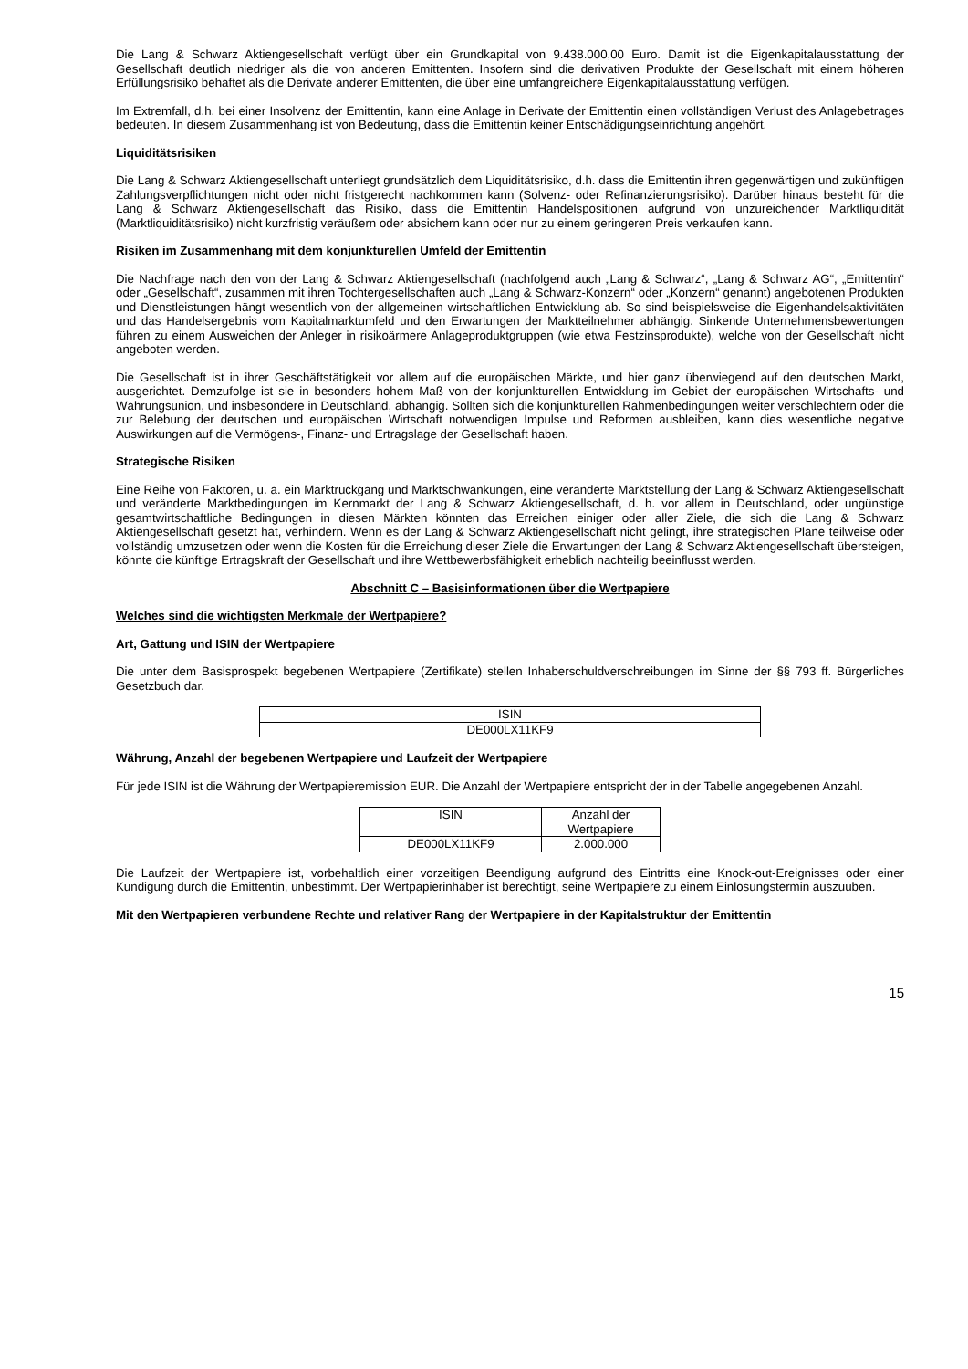Die Lang & Schwarz Aktiengesellschaft verfügt über ein Grundkapital von 9.438.000,00 Euro. Damit ist die Eigenkapitalausstattung der Gesellschaft deutlich niedriger als die von anderen Emittenten. Insofern sind die derivativen Produkte der Gesellschaft mit einem höheren Erfüllungsrisiko behaftet als die Derivate anderer Emittenten, die über eine umfangreichere Eigenkapitalausstattung verfügen.
Im Extremfall, d.h. bei einer Insolvenz der Emittentin, kann eine Anlage in Derivate der Emittentin einen vollständigen Verlust des Anlagebetrages bedeuten. In diesem Zusammenhang ist von Bedeutung, dass die Emittentin keiner Entschädigungseinrichtung angehört.
Liquiditätsrisiken
Die Lang & Schwarz Aktiengesellschaft unterliegt grundsätzlich dem Liquiditätsrisiko, d.h. dass die Emittentin ihren gegenwärtigen und zukünftigen Zahlungsverpflichtungen nicht oder nicht fristgerecht nachkommen kann (Solvenz- oder Refinanzierungsrisiko). Darüber hinaus besteht für die Lang & Schwarz Aktiengesellschaft das Risiko, dass die Emittentin Handelspositionen aufgrund von unzureichender Marktliquidität (Marktliquiditätsrisiko) nicht kurzfristig veräußern oder absichern kann oder nur zu einem geringeren Preis verkaufen kann.
Risiken im Zusammenhang mit dem konjunkturellen Umfeld der Emittentin
Die Nachfrage nach den von der Lang & Schwarz Aktiengesellschaft (nachfolgend auch „Lang & Schwarz“, „Lang & Schwarz AG“, „Emittentin“ oder „Gesellschaft“, zusammen mit ihren Tochtergesellschaften auch „Lang & Schwarz-Konzern“ oder „Konzern“ genannt) angebotenen Produkten und Dienstleistungen hängt wesentlich von der allgemeinen wirtschaftlichen Entwicklung ab. So sind beispielsweise die Eigenhandelsaktivitäten und das Handelsergebnis vom Kapitalmarktumfeld und den Erwartungen der Marktteilnehmer abhängig. Sinkende Unternehmensbewertungen führen zu einem Ausweichen der Anleger in risikoärmere Anlageproduktgruppen (wie etwa Festzinsprodukte), welche von der Gesellschaft nicht angeboten werden.
Die Gesellschaft ist in ihrer Geschäftstätigkeit vor allem auf die europäischen Märkte, und hier ganz überwiegend auf den deutschen Markt, ausgerichtet. Demzufolge ist sie in besonders hohem Maß von der konjunkturellen Entwicklung im Gebiet der europäischen Wirtschafts- und Währungsunion, und insbesondere in Deutschland, abhängig. Sollten sich die konjunkturellen Rahmenbedingungen weiter verschlechtern oder die zur Belebung der deutschen und europäischen Wirtschaft notwendigen Impulse und Reformen ausbleiben, kann dies wesentliche negative Auswirkungen auf die Vermögens-, Finanz- und Ertragslage der Gesellschaft haben.
Strategische Risiken
Eine Reihe von Faktoren, u. a. ein Marktrückgang und Marktschwankungen, eine veränderte Marktstellung der Lang & Schwarz Aktiengesellschaft und veränderte Marktbedingungen im Kernmarkt der Lang & Schwarz Aktiengesellschaft, d. h. vor allem in Deutschland, oder ungünstige gesamtwirtschaftliche Bedingungen in diesen Märkten könnten das Erreichen einiger oder aller Ziele, die sich die Lang & Schwarz Aktiengesellschaft gesetzt hat, verhindern. Wenn es der Lang & Schwarz Aktiengesellschaft nicht gelingt, ihre strategischen Pläne teilweise oder vollständig umzusetzen oder wenn die Kosten für die Erreichung dieser Ziele die Erwartungen der Lang & Schwarz Aktiengesellschaft übersteigen, könnte die künftige Ertragskraft der Gesellschaft und ihre Wettbewerbsfähigkeit erheblich nachteilig beeinflusst werden.
Abschnitt C – Basisinformationen über die Wertpapiere
Welches sind die wichtigsten Merkmale der Wertpapiere?
Art, Gattung und ISIN der Wertpapiere
Die unter dem Basisprospekt begebenen Wertpapiere (Zertifikate) stellen Inhaberschuldverschreibungen im Sinne der §§ 793 ff. Bürgerliches Gesetzbuch dar.
| ISIN |
| DE000LX11KF9 |
Währung, Anzahl der begebenen Wertpapiere und Laufzeit der Wertpapiere
Für jede ISIN ist die Währung der Wertpapieremission EUR. Die Anzahl der Wertpapiere entspricht der in der Tabelle angegebenen Anzahl.
| ISIN | Anzahl der Wertpapiere |
| DE000LX11KF9 | 2.000.000 |
Die Laufzeit der Wertpapiere ist, vorbehaltlich einer vorzeitigen Beendigung aufgrund des Eintritts eine Knock-out-Ereignisses oder einer Kündigung durch die Emittentin, unbestimmt. Der Wertpapierinhaber ist berechtigt, seine Wertpapiere zu einem Einlösungstermin auszuüben.
Mit den Wertpapieren verbundene Rechte und relativer Rang der Wertpapiere in der Kapitalstruktur der Emittentin
15